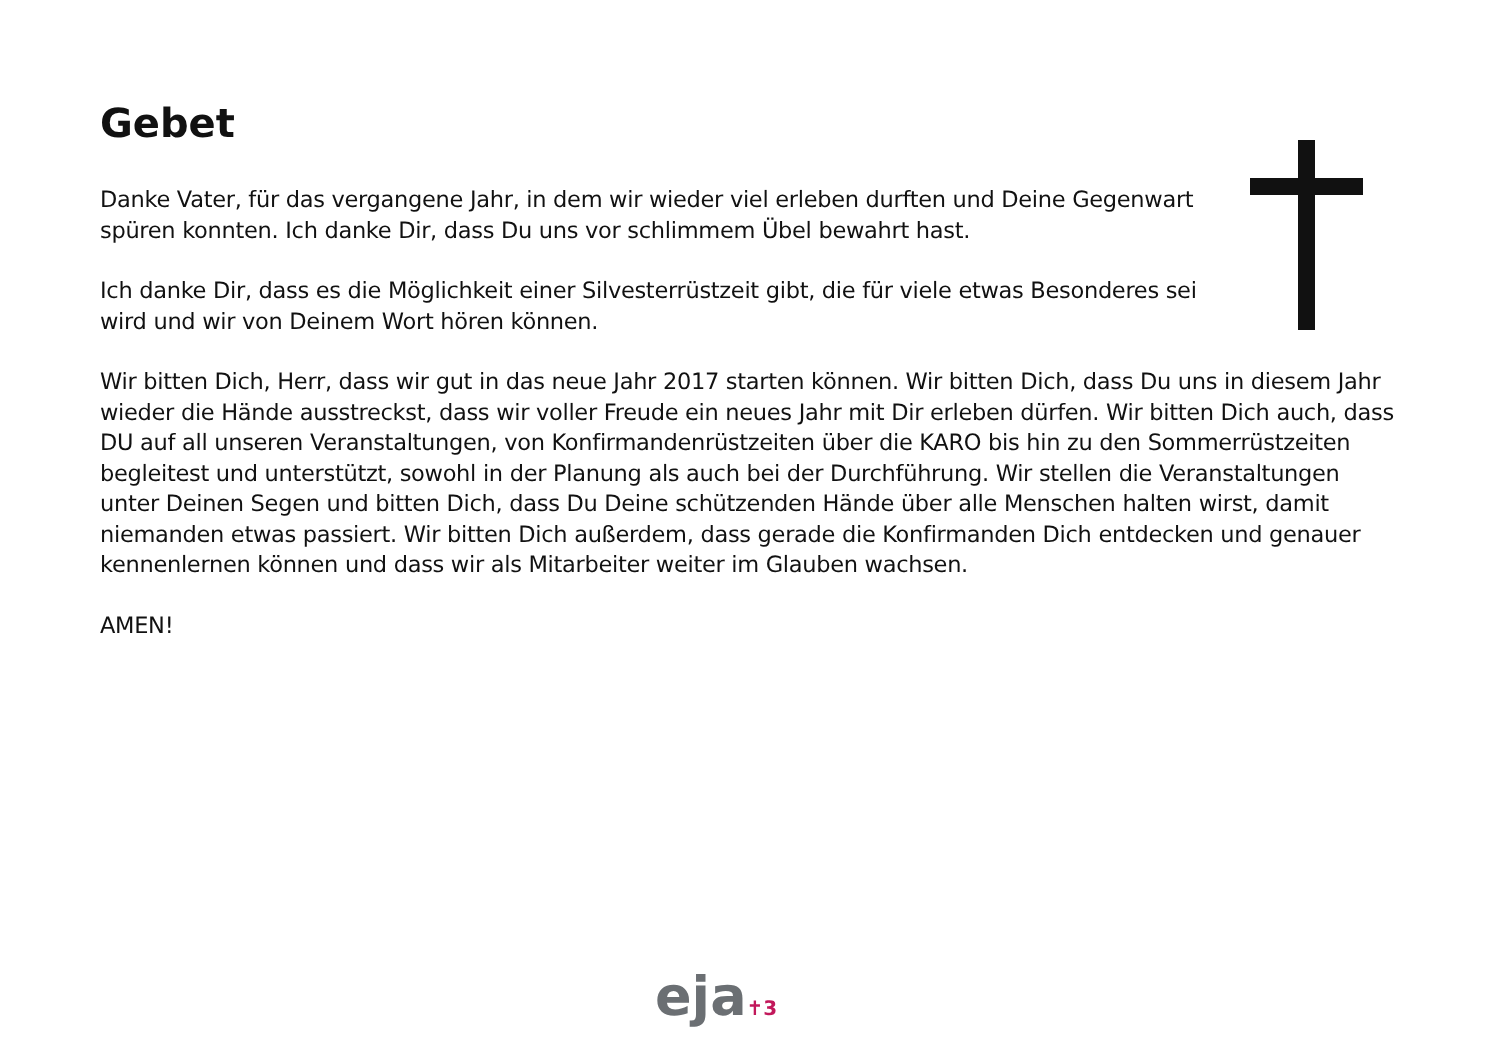Gebet
Danke Vater, für das vergangene Jahr, in dem wir wieder viel erleben durften und Deine Gegenwart spüren konnten. Ich danke Dir, dass Du uns vor schlimmem Übel bewahrt hast.
Ich danke Dir, dass es die Möglichkeit einer Silvesterrüstzeit gibt, die für viele etwas Besonderes sei wird und wir von Deinem Wort hören können.
Wir bitten Dich, Herr, dass wir gut in das neue Jahr 2017 starten können. Wir bitten Dich, dass Du uns in diesem Jahr wieder die Hände ausstreckst, dass wir voller Freude ein neues Jahr mit Dir erleben dürfen. Wir bitten Dich auch, dass DU auf all unseren Veranstaltungen, von Konfirmandenrüstzeiten über die KARO bis hin zu den Sommerrüstzeiten begleitest und unterstützt, sowohl in der Planung als auch bei der Durchführung. Wir stellen die Veranstaltungen unter Deinen Segen und bitten Dich, dass Du Deine schützenden Hände über alle Menschen halten wirst, damit niemanden etwas passiert. Wir bitten Dich außerdem, dass gerade die Konfirmanden Dich entdecken und genauer kennenlernen können und dass wir als Mitarbeiter weiter im Glauben wachsen.
AMEN!
eja✝3